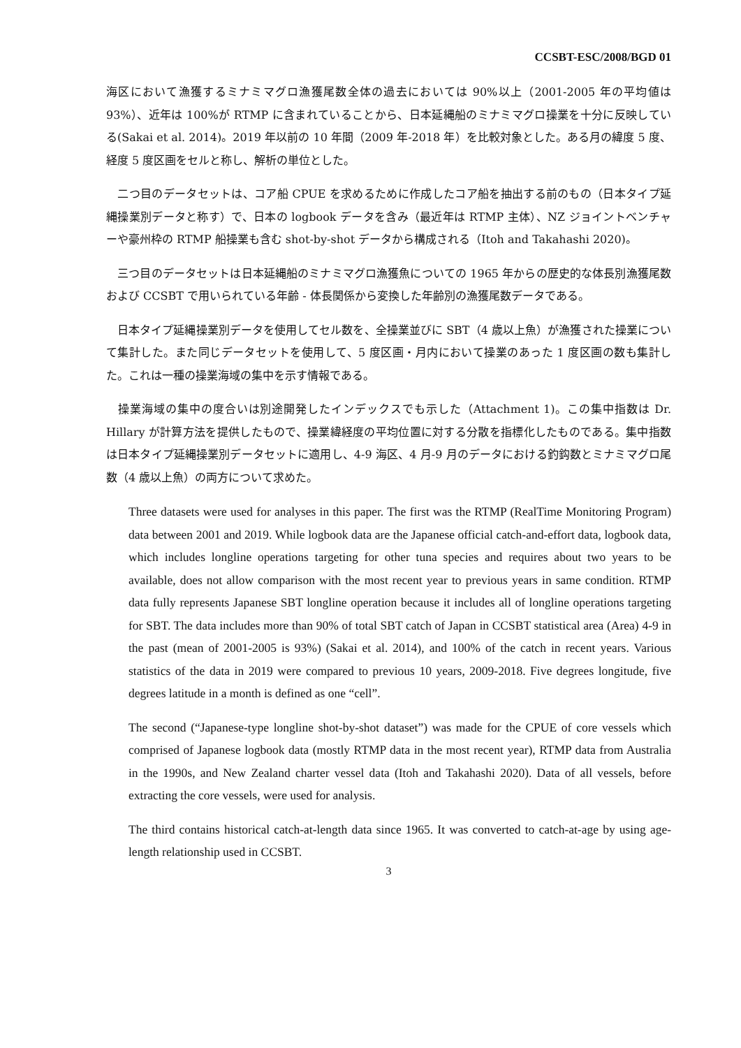CCSBT-ESC/2008/BGD 01
海区において漁獲するミナミマグロ漁獲尾数全体の過去においては 90%以上（2001-2005 年の平均値は 93%）、近年は 100%が RTMP に含まれていることから、日本延縄船のミナミマグロ操業を十分に反映している(Sakai et al. 2014)。2019 年以前の 10 年間（2009 年-2018 年）を比較対象とした。ある月の緯度 5 度、経度 5 度区画をセルと称し、解析の単位とした。
　二つ目のデータセットは、コア船 CPUE を求めるために作成したコア船を抽出する前のもの（日本タイプ延縄操業別データと称す）で、日本の logbook データを含み（最近年は RTMP 主体）、NZ ジョイントベンチャーや豪州枠の RTMP 船操業も含む shot-by-shot データから構成される（Itoh and Takahashi 2020)。
　三つ目のデータセットは日本延縄船のミナミマグロ漁獲魚についての 1965 年からの歴史的な体長別漁獲尾数および CCSBT で用いられている年齢 - 体長関係から変換した年齢別の漁獲尾数データである。
　日本タイプ延縄操業別データを使用してセル数を、全操業並びに SBT（4 歳以上魚）が漁獲された操業について集計した。また同じデータセットを使用して、5 度区画・月内において操業のあった 1 度区画の数も集計した。これは一種の操業海域の集中を示す情報である。
　操業海域の集中の度合いは別途開発したインデックスでも示した（Attachment 1)。この集中指数は Dr. Hillary が計算方法を提供したもので、操業緯経度の平均位置に対する分散を指標化したものである。集中指数は日本タイプ延縄操業別データセットに適用し、4-9 海区、4 月-9 月のデータにおける釣鈎数とミナミマグロ尾数（4 歳以上魚）の両方について求めた。
Three datasets were used for analyses in this paper. The first was the RTMP (RealTime Monitoring Program) data between 2001 and 2019. While logbook data are the Japanese official catch-and-effort data, logbook data, which includes longline operations targeting for other tuna species and requires about two years to be available, does not allow comparison with the most recent year to previous years in same condition. RTMP data fully represents Japanese SBT longline operation because it includes all of longline operations targeting for SBT. The data includes more than 90% of total SBT catch of Japan in CCSBT statistical area (Area) 4-9 in the past (mean of 2001-2005 is 93%) (Sakai et al. 2014), and 100% of the catch in recent years. Various statistics of the data in 2019 were compared to previous 10 years, 2009-2018. Five degrees longitude, five degrees latitude in a month is defined as one “cell”.
The second (“Japanese-type longline shot-by-shot dataset”) was made for the CPUE of core vessels which comprised of Japanese logbook data (mostly RTMP data in the most recent year), RTMP data from Australia in the 1990s, and New Zealand charter vessel data (Itoh and Takahashi 2020). Data of all vessels, before extracting the core vessels, were used for analysis.
The third contains historical catch-at-length data since 1965. It was converted to catch-at-age by using age-length relationship used in CCSBT.
3